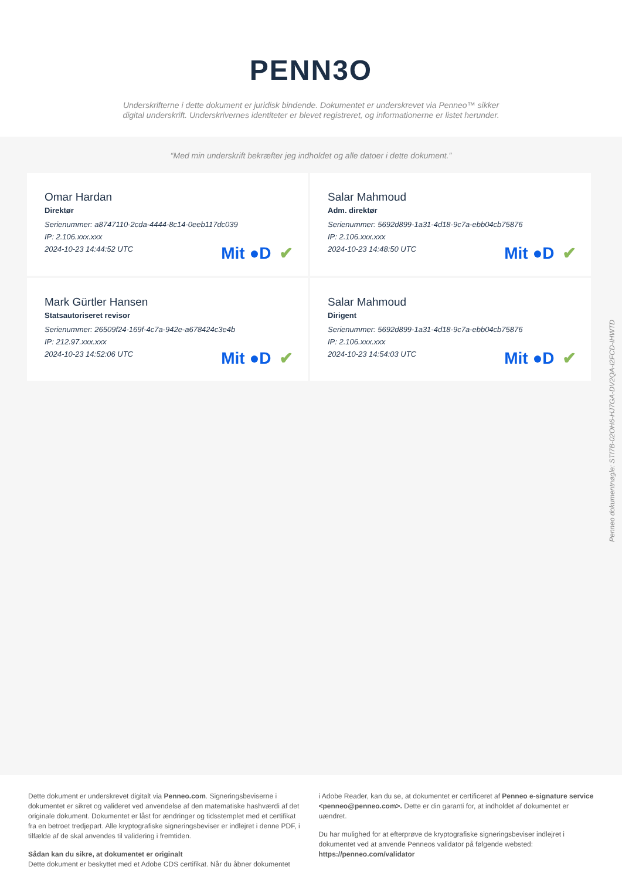PENN3O
Underskrifterne i dette dokument er juridisk bindende. Dokumentet er underskrevet via Penneo™ sikker digital underskrift. Underskrivernes identiteter er blevet registreret, og informationerne er listet herunder.
“Med min underskrift bekræfter jeg indholdet og alle datoer i dette dokument.”
Omar Hardan
Direktør
Serienummer: a8747110-2cda-4444-8c14-0eeb117dc039
IP: 2.106.xxx.xxx
2024-10-23 14:44:52 UTC
Mit ●D ✔
Salar Mahmoud
Adm. direktør
Serienummer: 5692d899-1a31-4d18-9c7a-ebb04cb75876
IP: 2.106.xxx.xxx
2024-10-23 14:48:50 UTC
Mit ●D ✔
Mark Gürtler Hansen
Statsautoriseret revisor
Serienummer: 26509f24-169f-4c7a-942e-a678424c3e4b
IP: 212.97.xxx.xxx
2024-10-23 14:52:06 UTC
Mit ●D ✔
Salar Mahmoud
Dirigent
Serienummer: 5692d899-1a31-4d18-9c7a-ebb04cb75876
IP: 2.106.xxx.xxx
2024-10-23 14:54:03 UTC
Mit ●D ✔
Penneo dokumentnøgle: STI7B-02OH6-HJ7GA-DV2QA-I2FCD-IHWTD
Dette dokument er underskrevet digitalt via Penneo.com. Signeringsbeviserne i dokumentet er sikret og valideret ved anvendelse af den matematiske hashværdi af det originale dokument. Dokumentet er låst for ændringer og tidsstemplet med et certifikat fra en betroet tredjepart. Alle kryptografiske signeringsbeviser er indlejret i denne PDF, i tilfælde af de skal anvendes til validering i fremtiden.
Sådan kan du sikre, at dokumentet er originalt
Dette dokument er beskyttet med et Adobe CDS certifikat. Når du åbner dokumentet
i Adobe Reader, kan du se, at dokumentet er certificeret af Penneo e-signature service <penneo@penneo.com>. Dette er din garanti for, at indholdet af dokumentet er uændret.
Du har mulighed for at efterprøve de kryptografiske signeringsbeviser indlejret i dokumentet ved at anvende Penneos validator på følgende websted: https://penneo.com/validator